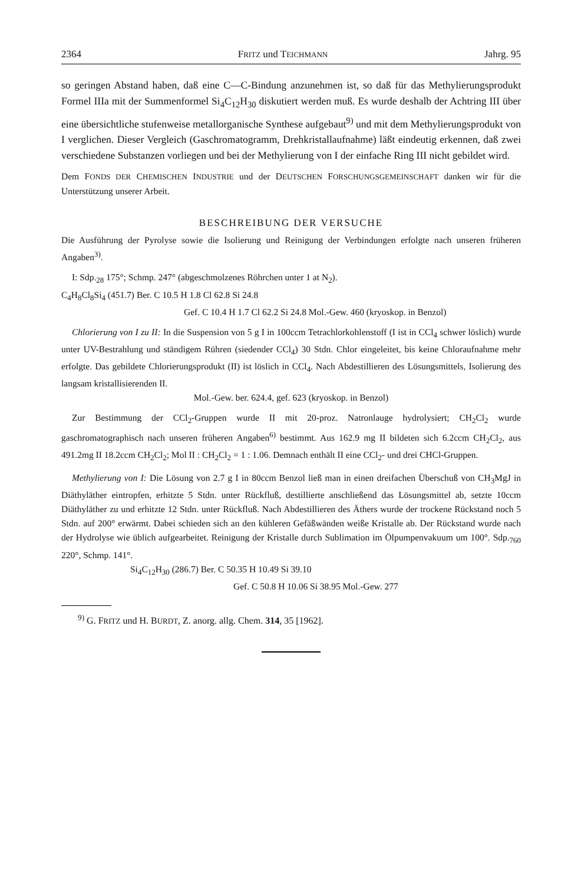2364 FRITZ und TEICHMANN Jahrg. 95
so geringen Abstand haben, daß eine C—C-Bindung anzunehmen ist, so daß für das Methylierungsprodukt Formel IIIa mit der Summenformel Si<sub>4</sub>C<sub>12</sub>H<sub>30</sub> diskutiert werden muß. Es wurde deshalb der Achtring III über eine übersichtliche stufenweise metallorganische Synthese aufgebaut<sup>9)</sup> und mit dem Methylierungsprodukt von I verglichen. Dieser Vergleich (Gaschromatogramm, Drehkristallaufnahme) läßt eindeutig erkennen, daß zwei verschiedene Substanzen vorliegen und bei der Methylierung von I der einfache Ring III nicht gebildet wird.
Dem FONDS DER CHEMISCHEN INDUSTRIE und der DEUTSCHEN FORSCHUNGSGEMEINSCHAFT danken wir für die Unterstützung unserer Arbeit.
BESCHREIBUNG DER VERSUCHE
Die Ausführung der Pyrolyse sowie die Isolierung und Reinigung der Verbindungen erfolgte nach unseren früheren Angaben<sup>3)</sup>.
I: Sdp.<sub>28</sub> 175°; Schmp. 247° (abgeschmolzenes Röhrchen unter 1 at N<sub>2</sub>).
C<sub>4</sub>H<sub>8</sub>Cl<sub>8</sub>Si<sub>4</sub> (451.7) Ber. C 10.5 H 1.8 Cl 62.8 Si 24.8
Gef. C 10.4 H 1.7 Cl 62.2 Si 24.8 Mol.-Gew. 460 (kryoskop. in Benzol)
Chlorierung von I zu II: In die Suspension von 5 g I in 100ccm Tetrachlorkohlenstoff (I ist in CCl<sub>4</sub> schwer löslich) wurde unter UV-Bestrahlung und ständigem Rühren (siedender CCl<sub>4</sub>) 30 Stdn. Chlor eingeleitet, bis keine Chloraufnahme mehr erfolgte. Das gebildete Chlorierungsprodukt (II) ist löslich in CCl<sub>4</sub>. Nach Abdestillieren des Lösungsmittels, Isolierung des langsam kristallisierenden II.
Mol.-Gew. ber. 624.4, gef. 623 (kryoskop. in Benzol)
Zur Bestimmung der CCl<sub>2</sub>-Gruppen wurde II mit 20-proz. Natronlauge hydrolysiert; CH<sub>2</sub>Cl<sub>2</sub> wurde gaschromatographisch nach unseren früheren Angaben<sup>6)</sup> bestimmt. Aus 162.9 mg II bildeten sich 6.2ccm CH<sub>2</sub>Cl<sub>2</sub>, aus 491.2mg II 18.2ccm CH<sub>2</sub>Cl<sub>2</sub>; Mol II : CH<sub>2</sub>Cl<sub>2</sub> = 1 : 1.06. Demnach enthält II eine CCl<sub>2</sub>- und drei CHCl-Gruppen.
Methylierung von I: Die Lösung von 2.7 g I in 80ccm Benzol ließ man in einen dreifachen Überschuß von CH<sub>3</sub>MgJ in Diäthyläther eintropfen, erhitzte 5 Stdn. unter Rückfluß, destillierte anschließend das Lösungsmittel ab, setzte 10ccm Diäthyläther zu und erhitzte 12 Stdn. unter Rückfluß. Nach Abdestillieren des Äthers wurde der trockene Rückstand noch 5 Stdn. auf 200° erwärmt. Dabei schieden sich an den kühleren Gefäßwänden weiße Kristalle ab. Der Rückstand wurde nach der Hydrolyse wie üblich aufgearbeitet. Reinigung der Kristalle durch Sublimation im Ölpumpenvakuum um 100°. Sdp.<sub>760</sub> 220°, Schmp. 141°.
Si<sub>4</sub>C<sub>12</sub>H<sub>30</sub> (286.7) Ber. C 50.35 H 10.49 Si 39.10
Gef. C 50.8 H 10.06 Si 38.95 Mol.-Gew. 277
<sup>9)</sup> G. FRITZ und H. BURDT, Z. anorg. allg. Chem. 314, 35 [1962].